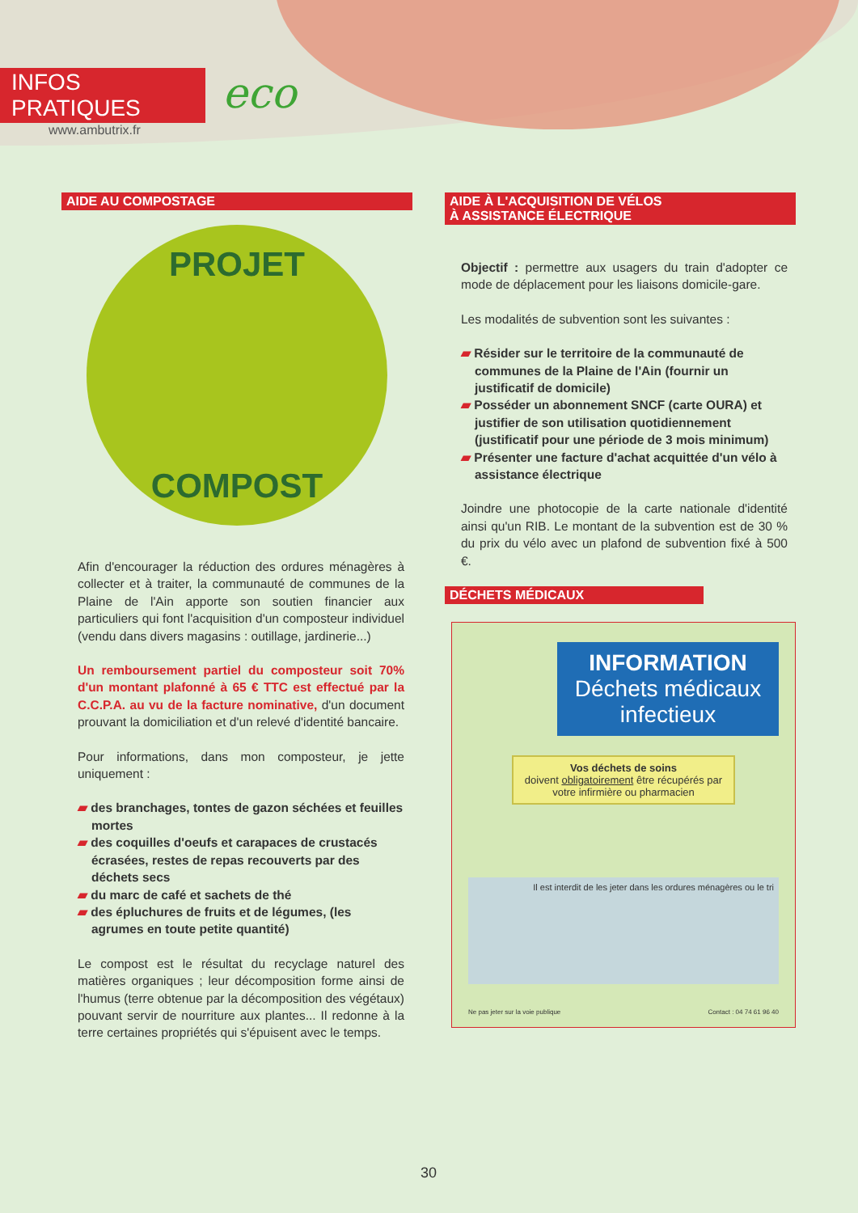INFOS PRATIQUES
www.ambutrix.fr
eco
AIDE AU COMPOSTAGE
PROJET
COMPOST
Afin d'encourager la réduction des ordures ménagères à collecter et à traiter, la communauté de communes de la Plaine de l'Ain apporte son soutien financier aux particuliers qui font l'acquisition d'un composteur individuel (vendu dans divers magasins : outillage, jardinerie...)
Un remboursement partiel du composteur soit 70% d'un montant plafonné à 65 € TTC est effectué par la C.C.P.A. au vu de la facture nominative, d'un document prouvant la domiciliation et d'un relevé d'identité bancaire.
Pour informations, dans mon composteur, je jette uniquement :
▰ des branchages, tontes de gazon séchées et feuilles mortes
▰ des coquilles d'oeufs et carapaces de crustacés écrasées, restes de repas recouverts par des déchets secs
▰ du marc de café et sachets de thé
▰ des épluchures de fruits et de légumes, (les agrumes en toute petite quantité)
Le compost est le résultat du recyclage naturel des matières organiques ; leur décomposition forme ainsi de l'humus (terre obtenue par la décomposition des végétaux) pouvant servir de nourriture aux plantes... Il redonne à la terre certaines propriétés qui s'épuisent avec le temps.
AIDE À L'ACQUISITION DE VÉLOS
À ASSISTANCE ÉLECTRIQUE
Objectif : permettre aux usagers du train d'adopter ce mode de déplacement pour les liaisons domicile-gare.
Les modalités de subvention sont les suivantes :
▰ Résider sur le territoire de la communauté de communes de la Plaine de l'Ain (fournir un justificatif de domicile)
▰ Posséder un abonnement SNCF (carte OURA) et justifier de son utilisation quotidiennement (justificatif pour une période de 3 mois minimum)
▰ Présenter une facture d'achat acquittée d'un vélo à assistance électrique
Joindre une photocopie de la carte nationale d'identité ainsi qu'un RIB. Le montant de la subvention est de 30 % du prix du vélo avec un plafond de subvention fixé à 500 €.
DÉCHETS MÉDICAUX
INFORMATION
Déchets médicaux
infectieux
Vos déchets de soins
doivent obligatoirement être récupérés par votre infirmière ou pharmacien
Il est interdit de les jeter dans les ordures ménagères ou le tri
Ne pas jeter sur la voie publique Contact : 04 74 61 96 40
30